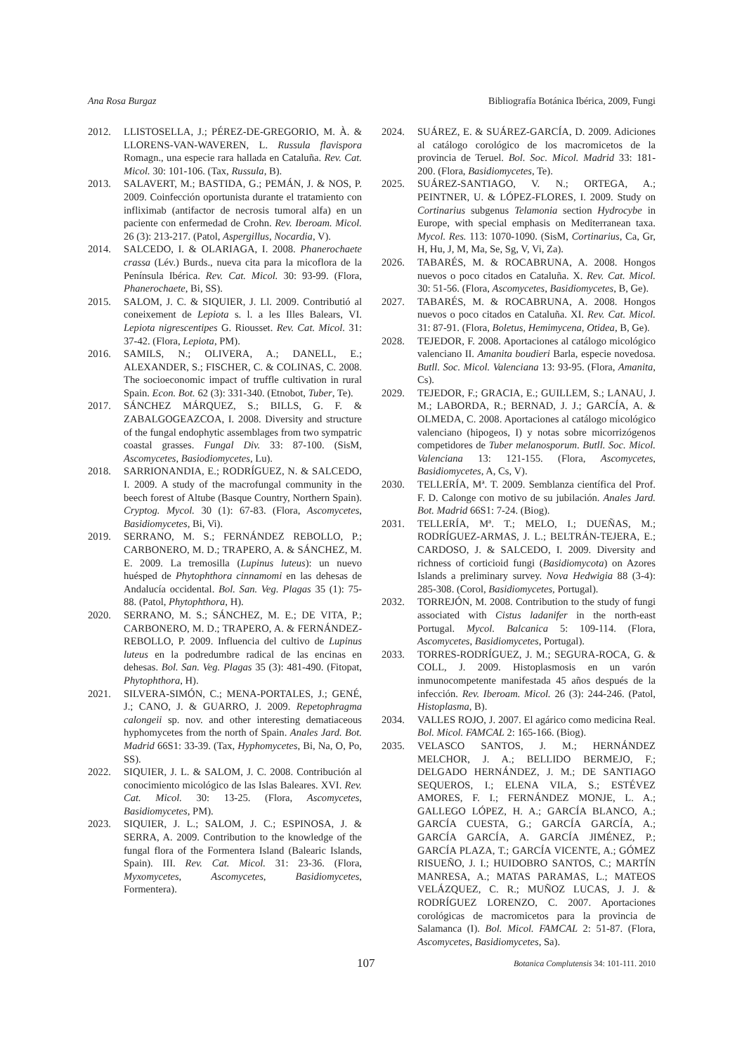Ana Rosa Burgaz Bibliografía Botánica Ibérica, 2009, Fungi
2012. LLISTOSELLA, J.; PÉREZ-DE-GREGORIO, M. À. & LLORENS-VAN-WAVEREN, L. Russula flavispora Romagn., una especie rara hallada en Cataluña. Rev. Cat. Micol. 30: 101-106. (Tax, Russula, B).
2013. SALAVERT, M.; BASTIDA, G.; PEMÁN, J. & NOS, P. 2009. Coinfección oportunista durante el tratamiento con infliximab (antifactor de necrosis tumoral alfa) en un paciente con enfermedad de Crohn. Rev. Iberoam. Micol. 26 (3): 213-217. (Patol, Aspergillus, Nocardia, V).
2014. SALCEDO, I. & OLARIAGA, I. 2008. Phanerochaete crassa (Lév.) Burds., nueva cita para la micoflora de la Península Ibérica. Rev. Cat. Micol. 30: 93-99. (Flora, Phanerochaete, Bi, SS).
2015. SALOM, J. C. & SIQUIER, J. Ll. 2009. Contributió al coneixement de Lepiota s. l. a les Illes Balears, VI. Lepiota nigrescentipes G. Riousset. Rev. Cat. Micol. 31: 37-42. (Flora, Lepiota, PM).
2016. SAMILS, N.; OLIVERA, A.; DANELL, E.; ALEXANDER, S.; FISCHER, C. & COLINAS, C. 2008. The socioeconomic impact of truffle cultivation in rural Spain. Econ. Bot. 62 (3): 331-340. (Etnobot, Tuber, Te).
2017. SÁNCHEZ MÁRQUEZ, S.; BILLS, G. F. & ZABALGOGEAZCOA, I. 2008. Diversity and structure of the fungal endophytic assemblages from two sympatric coastal grasses. Fungal Div. 33: 87-100. (SisM, Ascomycetes, Basiodiomycetes, Lu).
2018. SARRIONANDIA, E.; RODRÍGUEZ, N. & SALCEDO, I. 2009. A study of the macrofungal community in the beech forest of Altube (Basque Country, Northern Spain). Cryptog. Mycol. 30 (1): 67-83. (Flora, Ascomycetes, Basidiomycetes, Bi, Vi).
2019. SERRANO, M. S.; FERNÁNDEZ REBOLLO, P.; CARBONERO, M. D.; TRAPERO, A. & SÁNCHEZ, M. E. 2009. La tremosilla (Lupinus luteus): un nuevo huésped de Phytophthora cinnamomi en las dehesas de Andalucía occidental. Bol. San. Veg. Plagas 35 (1): 75-88. (Patol, Phytophthora, H).
2020. SERRANO, M. S.; SÁNCHEZ, M. E.; DE VITA, P.; CARBONERO, M. D.; TRAPERO, A. & FERNÁNDEZ-REBOLLO, P. 2009. Influencia del cultivo de Lupinus luteus en la podredumbre radical de las encinas en dehesas. Bol. San. Veg. Plagas 35 (3): 481-490. (Fitopat, Phytophthora, H).
2021. SILVERA-SIMÓN, C.; MENA-PORTALES, J.; GENÉ, J.; CANO, J. & GUARRO, J. 2009. Repetophragma calongeii sp. nov. and other interesting dematiaceous hyphomycetes from the north of Spain. Anales Jard. Bot. Madrid 66S1: 33-39. (Tax, Hyphomycetes, Bi, Na, O, Po, SS).
2022. SIQUIER, J. L. & SALOM, J. C. 2008. Contribución al conocimiento micológico de las Islas Baleares. XVI. Rev. Cat. Micol. 30: 13-25. (Flora, Ascomycetes, Basidiomycetes, PM).
2023. SIQUIER, J. L.; SALOM, J. C.; ESPINOSA, J. & SERRA, A. 2009. Contribution to the knowledge of the fungal flora of the Formentera Island (Balearic Islands, Spain). III. Rev. Cat. Micol. 31: 23-36. (Flora, Myxomycetes, Ascomycetes, Basidiomycetes, Formentera).
2024. SUÁREZ, E. & SUÁREZ-GARCÍA, D. 2009. Adiciones al catálogo corológico de los macromicetos de la provincia de Teruel. Bol. Soc. Micol. Madrid 33: 181-200. (Flora, Basidiomycetes, Te).
2025. SUÁREZ-SANTIAGO, V. N.; ORTEGA, A.; PEINTNER, U. & LÓPEZ-FLORES, I. 2009. Study on Cortinarius subgenus Telamonia section Hydrocybe in Europe, with special emphasis on Mediterranean taxa. Mycol. Res. 113: 1070-1090. (SisM, Cortinarius, Ca, Gr, H, Hu, J, M, Ma, Se, Sg, V, Vi, Za).
2026. TABARÉS, M. & ROCABRUNA, A. 2008. Hongos nuevos o poco citados en Cataluña. X. Rev. Cat. Micol. 30: 51-56. (Flora, Ascomycetes, Basidiomycetes, B, Ge).
2027. TABARÉS, M. & ROCABRUNA, A. 2008. Hongos nuevos o poco citados en Cataluña. XI. Rev. Cat. Micol. 31: 87-91. (Flora, Boletus, Hemimycena, Otidea, B, Ge).
2028. TEJEDOR, F. 2008. Aportaciones al catálogo micológico valenciano II. Amanita boudieri Barla, especie novedosa. Butll. Soc. Micol. Valenciana 13: 93-95. (Flora, Amanita, Cs).
2029. TEJEDOR, F.; GRACIA, E.; GUILLEM, S.; LANAU, J. M.; LABORDA, R.; BERNAD, J. J.; GARCÍA, A. & OLMEDA, C. 2008. Aportaciones al catálogo micológico valenciano (hipogeos, I) y notas sobre micorrizógenos competidores de Tuber melanosporum. Butll. Soc. Micol. Valenciana 13: 121-155. (Flora, Ascomycetes, Basidiomycetes, A, Cs, V).
2030. TELLERÍA, Mª. T. 2009. Semblanza científica del Prof. F. D. Calonge con motivo de su jubilación. Anales Jard. Bot. Madrid 66S1: 7-24. (Biog).
2031. TELLERÍA, Mª. T.; MELO, I.; DUEÑAS, M.; RODRÍGUEZ-ARMAS, J. L.; BELTRÁN-TEJERA, E.; CARDOSO, J. & SALCEDO, I. 2009. Diversity and richness of corticioid fungi (Basidiomycota) on Azores Islands a preliminary survey. Nova Hedwigia 88 (3-4): 285-308. (Corol, Basidiomycetes, Portugal).
2032. TORREJÓN, M. 2008. Contribution to the study of fungi associated with Cistus ladanifer in the north-east Portugal. Mycol. Balcanica 5: 109-114. (Flora, Ascomycetes, Basidiomycetes, Portugal).
2033. TORRES-RODRÍGUEZ, J. M.; SEGURA-ROCA, G. & COLL, J. 2009. Histoplasmosis en un varón inmunocompetente manifestada 45 años después de la infección. Rev. Iberoam. Micol. 26 (3): 244-246. (Patol, Histoplasma, B).
2034. VALLES ROJO, J. 2007. El agárico como medicina Real. Bol. Micol. FAMCAL 2: 165-166. (Biog).
2035. VELASCO SANTOS, J. M.; HERNÁNDEZ MELCHOR, J. A.; BELLIDO BERMEJO, F.; DELGADO HERNÁNDEZ, J. M.; DE SANTIAGO SEQUEROS, I.; ELENA VILA, S.; ESTÉVEZ AMORES, F. I.; FERNÁNDEZ MONJE, L. A.; GALLEGO LÓPEZ, H. A.; GARCÍA BLANCO, A.; GARCÍA CUESTA, G.; GARCÍA GARCÍA, A.; GARCÍA GARCÍA, A. GARCÍA JIMÉNEZ, P.; GARCÍA PLAZA, T.; GARCÍA VICENTE, A.; GÓMEZ RISUEÑO, J. I.; HUIDOBRO SANTOS, C.; MARTÍN MANRESA, A.; MATAS PARAMAS, L.; MATEOS VELÁZQUEZ, C. R.; MUÑOZ LUCAS, J. J. & RODRÍGUEZ LORENZO, C. 2007. Aportaciones corológicas de macromicetos para la provincia de Salamanca (I). Bol. Micol. FAMCAL 2: 51-87. (Flora, Ascomycetes, Basidiomycetes, Sa).
107 Botanica Complutensis 34: 101-111. 2010